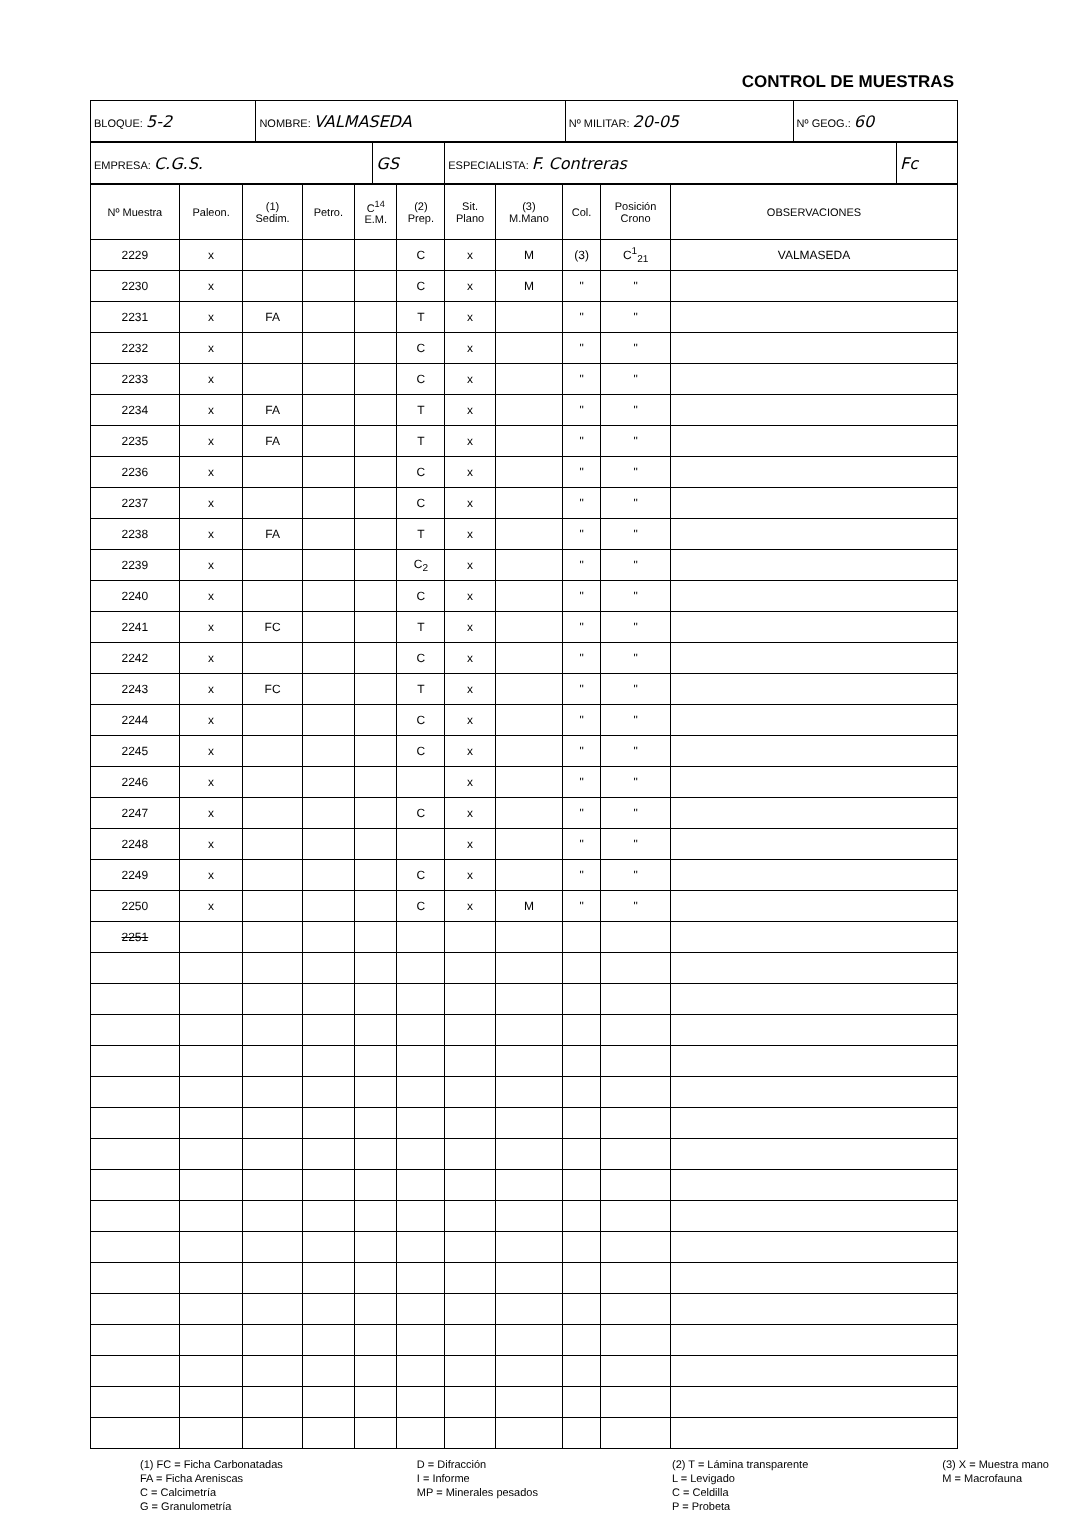CONTROL DE MUESTRAS
| BLOQUE: 5-2 | NOMBRE: VALMASEDA | Nº MILITAR: 20-05 | Nº GEOG.: 60 |
| EMPRESA: C.G.S. | GS | ESPECIALISTA: F. Contreras | Fc |
| Nº Muestra | Paleon. | (1) Sedim. | Petro. | C<sup>14</sup> E.M. | (2) Prep. | Sit. Plano | (3) M.Mano | Col. | Posición Crono | OBSERVACIONES |
| --- | --- | --- | --- | --- | --- | --- | --- | --- | --- | --- |
| 2229 | x | | | | C | x | M | (3) | C<sup>1</sup><sub>21</sub> | VALMASEDA |
| 2230 | x | | | | C | x | M | " | " | |
| 2231 | x | FA | | | T | x | | " | " | |
| 2232 | x | | | | C | x | | " | " | |
| 2233 | x | | | | C | x | | " | " | |
| 2234 | x | FA | | | T | x | | " | " | |
| 2235 | x | FA | | | T | x | | " | " | |
| 2236 | x | | | | C | x | | " | " | |
| 2237 | x | | | | C | x | | " | " | |
| 2238 | x | FA | | | T | x | | " | " | |
| 2239 | x | | | | C<sub>2</sub> | x | | " | " | |
| 2240 | x | | | | C | x | | " | " | |
| 2241 | x | FC | | | T | x | | " | " | |
| 2242 | x | | | | C | x | | " | " | |
| 2243 | x | FC | | | T | x | | " | " | |
| 2244 | x | | | | C | x | | " | " | |
| 2245 | x | | | | C | x | | " | " | |
| 2246 | x | | | | | x | | " | " | |
| 2247 | x | | | | C | x | | " | " | |
| 2248 | x | | | | | x | | " | " | |
| 2249 | x | | | | C | x | | " | " | |
| 2250 | x | | | | C | x | M | " | " | |
| 2251 | | | | | | | | | | |
(1) FC = Ficha Carbonatadas
FA = Ficha Areniscas
C = Calcimetría
G = Granulometría
D = Difracción
I = Informe
MP = Minerales pesados
(2) T = Lámina transparente
L = Levigado
C = Celdilla
P = Probeta
(3) X = Muestra mano
M = Macrofauna